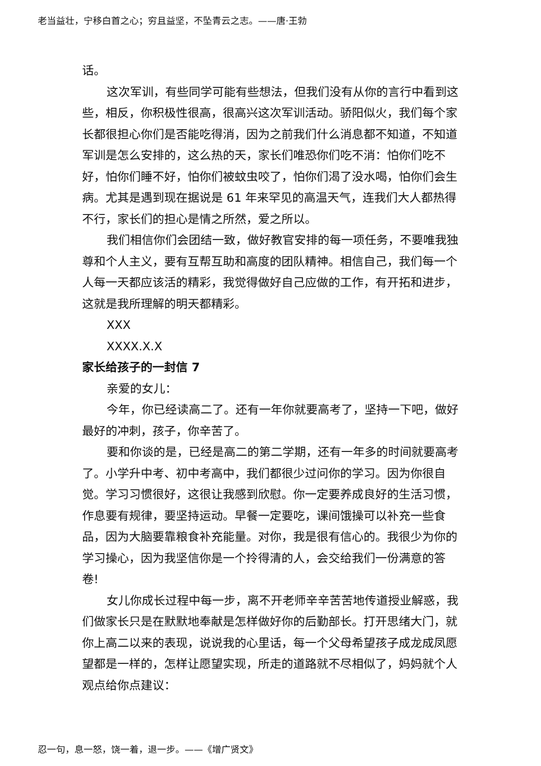老当益壮，宁移白首之心；穷且益坚，不坠青云之志。——唐·王勃
话。
这次军训，有些同学可能有些想法，但我们没有从你的言行中看到这些，相反，你积极性很高，很高兴这次军训活动。骄阳似火，我们每个家长都很担心你们是否能吃得消，因为之前我们什么消息都不知道，不知道军训是怎么安排的，这么热的天，家长们唯恐你们吃不消：怕你们吃不好，怕你们睡不好，怕你们被蚊虫咬了，怕你们渴了没水喝，怕你们会生病。尤其是遇到现在据说是 61 年来罕见的高温天气，连我们大人都热得不行，家长们的担心是情之所然，爱之所以。
我们相信你们会团结一致，做好教官安排的每一项任务，不要唯我独尊和个人主义，要有互帮互助和高度的团队精神。相信自己，我们每一个人每一天都应该活的精彩，我觉得做好自己应做的工作，有开拓和进步，这就是我所理解的明天都精彩。
XXX
XXXX.X.X
家长给孩子的一封信 7
亲爱的女儿：
今年，你已经读高二了。还有一年你就要高考了，坚持一下吧，做好最好的冲刺，孩子，你辛苦了。
要和你谈的是，已经是高二的第二学期，还有一年多的时间就要高考了。小学升中考、初中考高中，我们都很少过问你的学习。因为你很自觉。学习习惯很好，这很让我感到欣慰。你一定要养成良好的生活习惯，作息要有规律，要坚持运动。早餐一定要吃，课间饿操可以补充一些食品，因为大脑要靠粮食补充能量。对你，我是很有信心的。我很少为你的学习操心，因为我坚信你是一个拎得清的人，会交给我们一份满意的答卷!
女儿你成长过程中每一步，离不开老师辛辛苦苦地传道授业解惑，我们做家长只是在默默地奉献是怎样做好你的后勤部长。打开思绪大门，就你上高二以来的表现，说说我的心里话，每一个父母希望孩子成龙成凤愿望都是一样的，怎样让愿望实现，所走的道路就不尽相似了，妈妈就个人观点给你点建议：
忍一句，息一怒，饶一着，退一步。——《增广贤文》